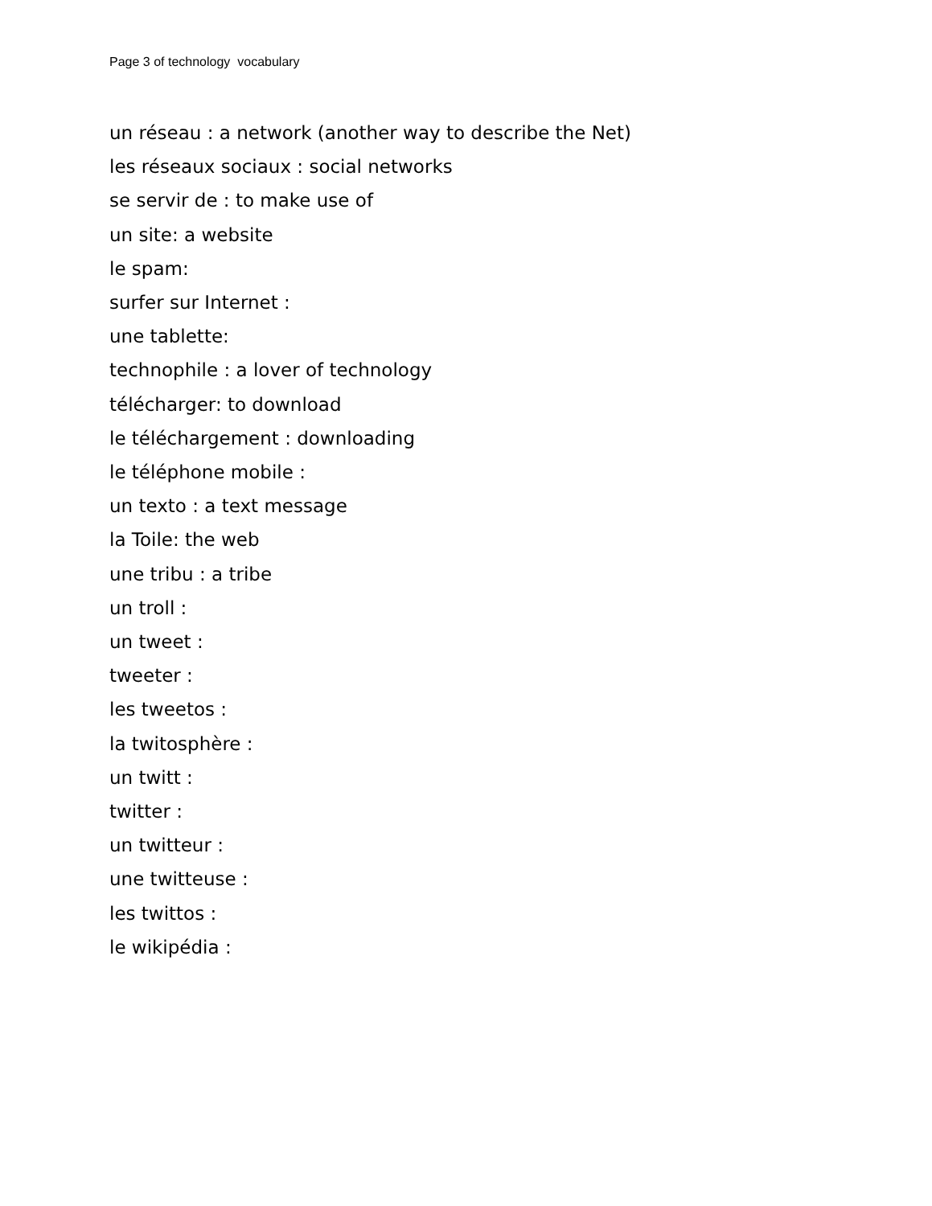Page 3 of technology vocabulary
un réseau : a network (another way to describe the Net)
les réseaux sociaux : social networks
se servir de : to make use of
un site: a website
le spam:
surfer sur Internet :
une tablette:
technophile : a lover of technology
télécharger: to download
le téléchargement : downloading
le téléphone mobile :
un texto : a text message
la Toile: the web
une tribu : a tribe
un troll :
un tweet :
tweeter :
les tweetos :
la twitosphère :
un twitt :
twitter :
un twitteur :
une twitteuse :
les twittos :
le wikipédia :